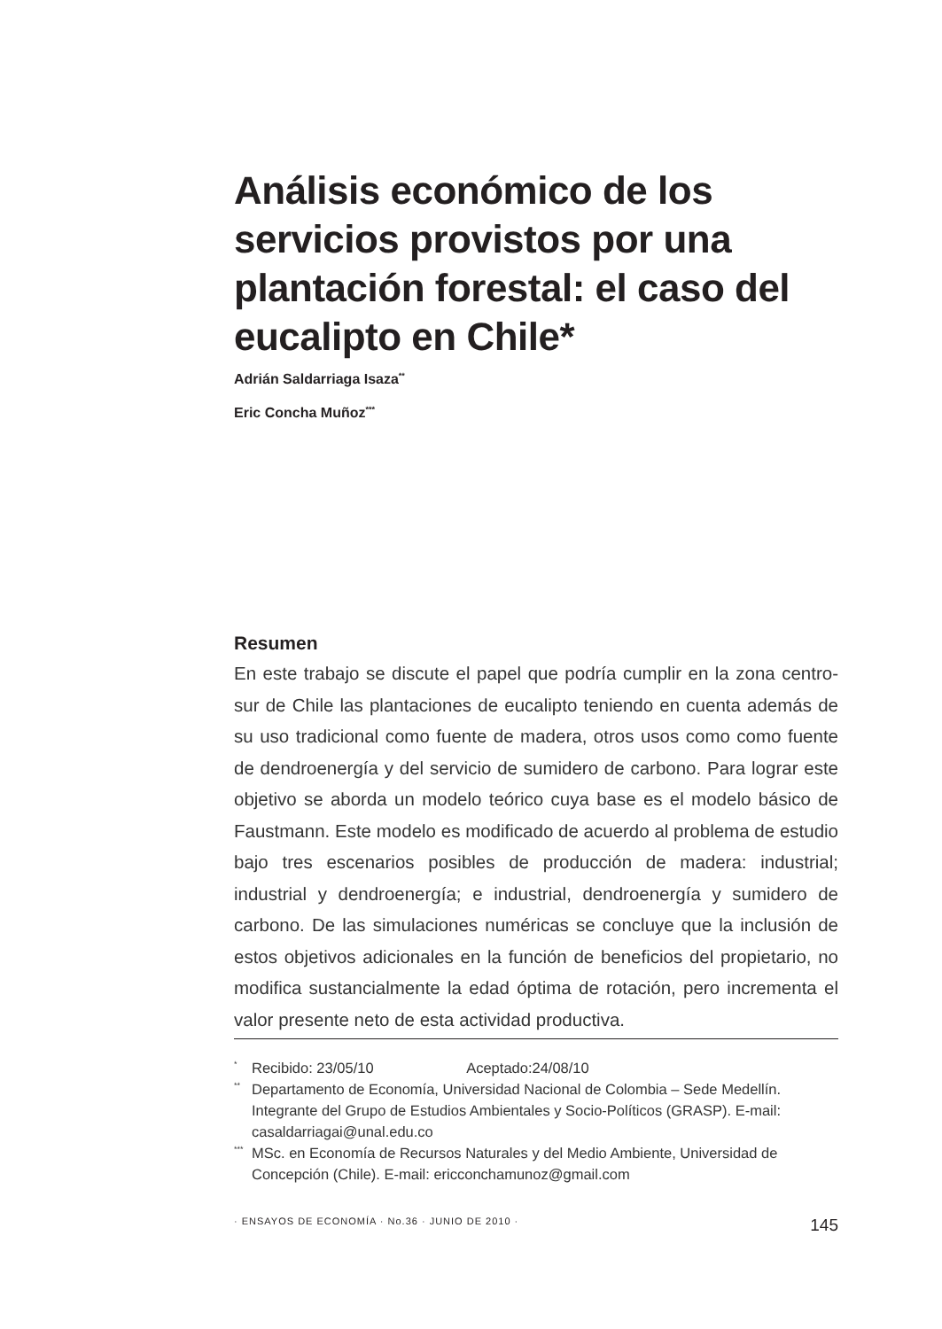Análisis económico de los servicios provistos por una plantación forestal: el caso del eucalipto en Chile*
Adrián Saldarriaga Isaza<sup>**</sup>
Eric Concha Muñoz<sup>***</sup>
Resumen
En este trabajo se discute el papel que podría cumplir en la zona centro-sur de Chile las plantaciones de eucalipto teniendo en cuenta además de su uso tradicional como fuente de madera, otros usos como como fuente de dendroenergía y del servicio de sumidero de carbono. Para lograr este objetivo se aborda un modelo teórico cuya base es el modelo básico de Faustmann. Este modelo es modificado de acuerdo al problema de estudio bajo tres escenarios posibles de producción de madera: industrial; industrial y dendroenergía; e industrial, dendroenergía y sumidero de carbono. De las simulaciones numéricas se concluye que la inclusión de estos objetivos adicionales en la función de beneficios del propietario, no modifica sustancialmente la edad óptima de rotación, pero incrementa el valor presente neto de esta actividad productiva.
* Recibido: 23/05/10 Aceptado:24/08/10
** Departamento de Economía, Universidad Nacional de Colombia – Sede Medellín. Integrante del Grupo de Estudios Ambientales y Socio-Políticos (GRASP). E-mail: casaldarriagai@unal.edu.co
*** MSc. en Economía de Recursos Naturales y del Medio Ambiente, Universidad de Concepción (Chile). E-mail: ericconchamunoz@gmail.com
· ENSAYOS DE ECONOMÍA · No.36 · JUNIO DE 2010 · 145